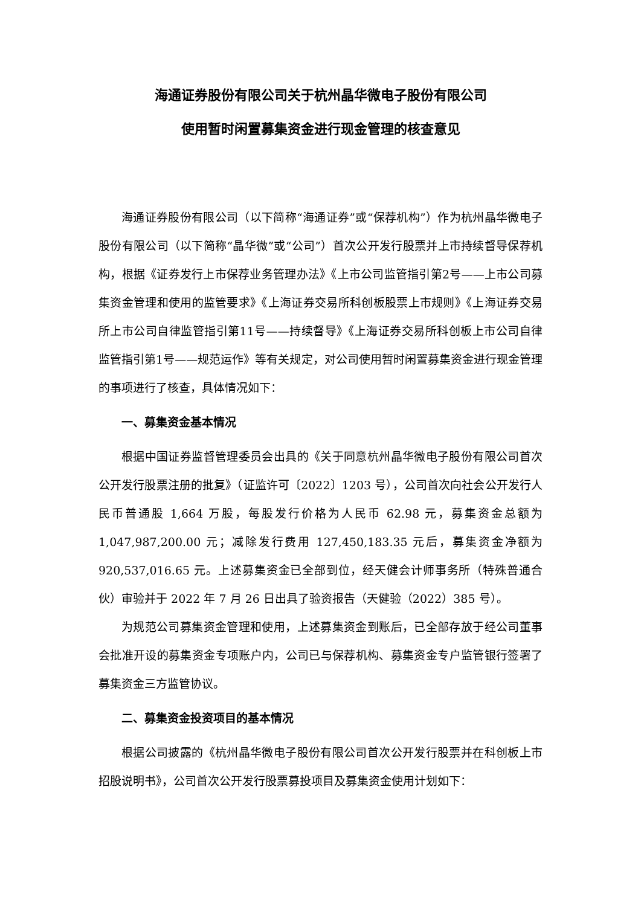海通证券股份有限公司关于杭州晶华微电子股份有限公司
使用暂时闲置募集资金进行现金管理的核查意见
海通证券股份有限公司（以下简称“海通证券”或“保荐机构”）作为杭州晶华微电子股份有限公司（以下简称“晶华微”或“公司”）首次公开发行股票并上市持续督导保荐机构，根据《证券发行上市保荐业务管理办法》《上市公司监管指引第2号——上市公司募集资金管理和使用的监管要求》《上海证券交易所科创板股票上市规则》《上海证券交易所上市公司自律监管指引第11号——持续督导》《上海证券交易所科创板上市公司自律监管指引第1号——规范运作》等有关规定，对公司使用暂时闲置募集资金进行现金管理的事项进行了核查，具体情况如下：
一、募集资金基本情况
根据中国证券监督管理委员会出具的《关于同意杭州晶华微电子股份有限公司首次公开发行股票注册的批复》（证监许可〔2022〕1203 号），公司首次向社会公开发行人民币普通股 1,664 万股，每股发行价格为人民币 62.98 元，募集资金总额为 1,047,987,200.00 元；减除发行费用 127,450,183.35 元后，募集资金净额为 920,537,016.65 元。上述募集资金已全部到位，经天健会计师事务所（特殊普通合伙）审验并于 2022 年 7 月 26 日出具了验资报告（天健验（2022）385 号）。
为规范公司募集资金管理和使用，上述募集资金到账后，已全部存放于经公司董事会批准开设的募集资金专项账户内，公司已与保荐机构、募集资金专户监管银行签署了募集资金三方监管协议。
二、募集资金投资项目的基本情况
根据公司披露的《杭州晶华微电子股份有限公司首次公开发行股票并在科创板上市招股说明书》，公司首次公开发行股票募投项目及募集资金使用计划如下：